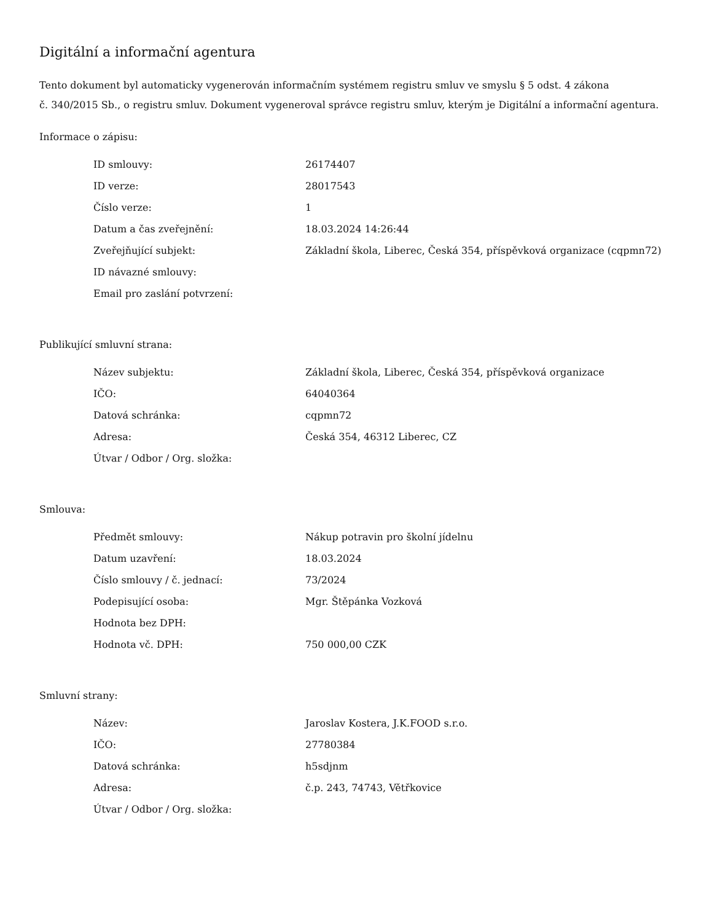Digitální a informační agentura
Tento dokument byl automaticky vygenerován informačním systémem registru smluv ve smyslu § 5 odst. 4 zákona
č. 340/2015 Sb., o registru smluv. Dokument vygeneroval správce registru smluv, kterým je Digitální a informační agentura.
Informace o zápisu:
| ID smlouvy: | 26174407 |
| ID verze: | 28017543 |
| Číslo verze: | 1 |
| Datum a čas zveřejnění: | 18.03.2024 14:26:44 |
| Zveřejňující subjekt: | Základní škola, Liberec, Česká 354, příspěvková organizace (cqpmn72) |
| ID návazné smlouvy: | |
| Email pro zaslání potvrzení: | |
Publikující smluvní strana:
| Název subjektu: | Základní škola, Liberec, Česká 354, příspěvková organizace |
| IČO: | 64040364 |
| Datová schránka: | cqpmn72 |
| Adresa: | Česká 354, 46312 Liberec, CZ |
| Útvar / Odbor / Org. složka: | |
Smlouva:
| Předmět smlouvy: | Nákup potravin pro školní jídelnu |
| Datum uzavření: | 18.03.2024 |
| Číslo smlouvy / č. jednací: | 73/2024 |
| Podepisující osoba: | Mgr. Štěpánka Vozková |
| Hodnota bez DPH: | |
| Hodnota vč. DPH: | 750 000,00 CZK |
Smluvní strany:
| Název: | Jaroslav Kostera, J.K.FOOD s.r.o. |
| IČO: | 27780384 |
| Datová schránka: | h5sdjnm |
| Adresa: | č.p. 243, 74743, Větřkovice |
| Útvar / Odbor / Org. složka: | |